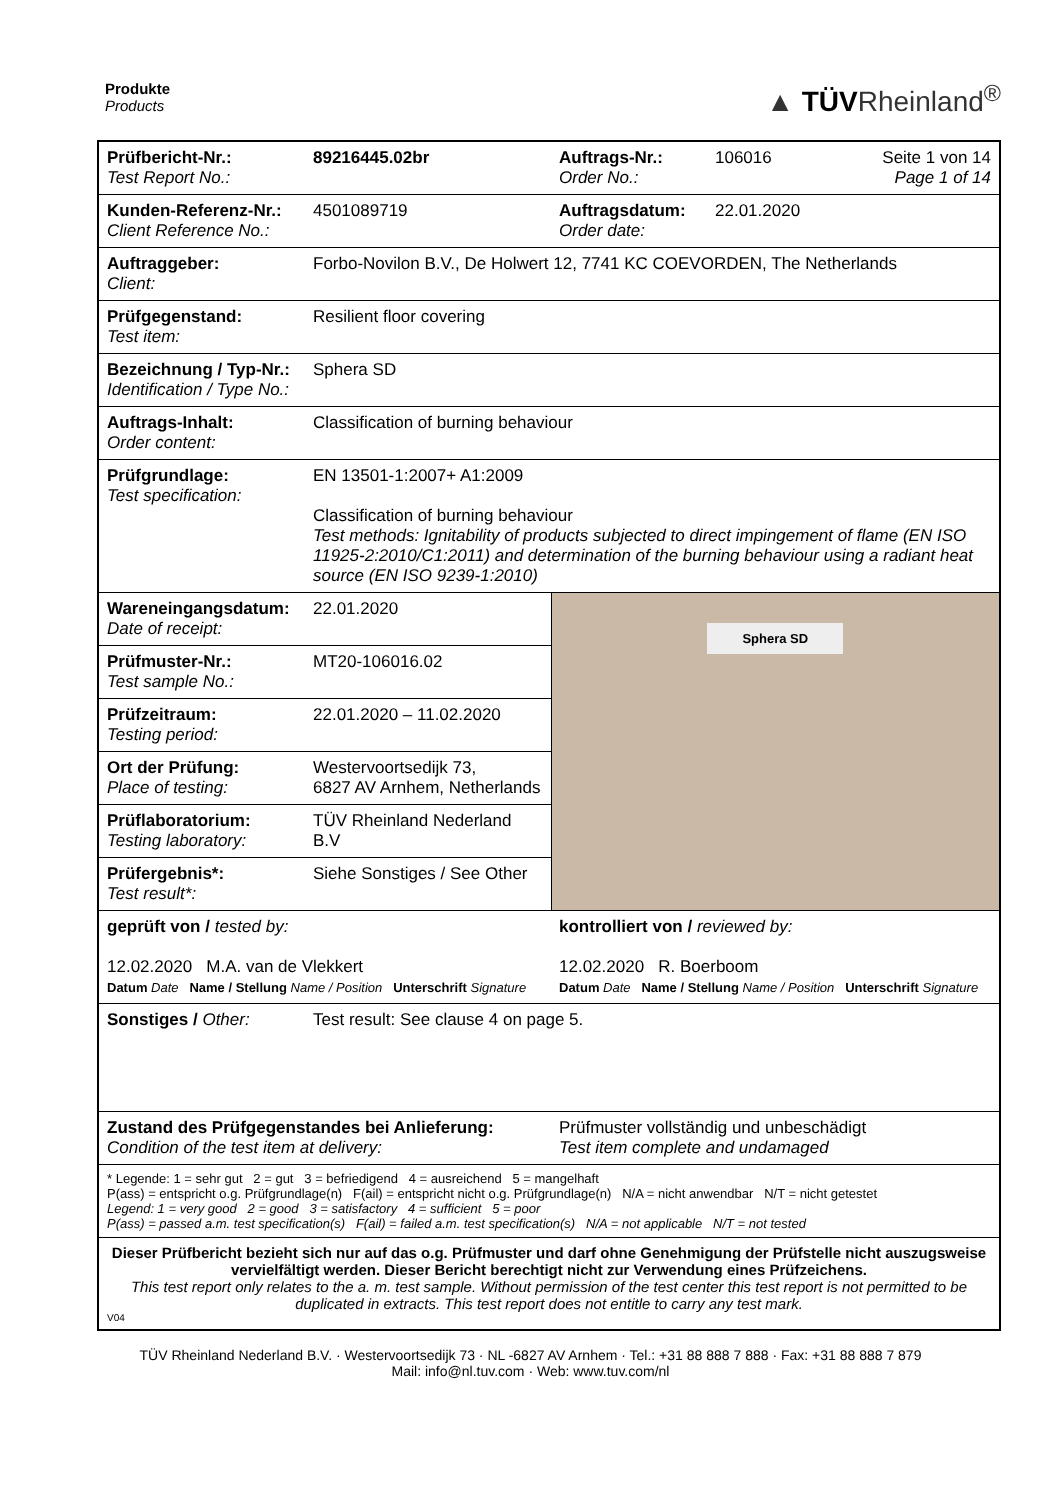Produkte
Products
▲ TÜVRheinland<sup>®</sup>
| Prüfbericht-Nr.: Test Report No.: | 89216445.02br | Auftrags-Nr.: Order No.: | 106016 | Seite 1 von 14 Page 1 of 14 |
| Kunden-Referenz-Nr.: Client Reference No.: | 4501089719 | Auftragsdatum: Order date: | 22.01.2020 | |
| Auftraggeber: Client: | Forbo-Novilon B.V., De Holwert 12, 7741 KC COEVORDEN, The Netherlands | | | |
| Prüfgegenstand: Test item: | Resilient floor covering | | | |
| Bezeichnung / Typ-Nr.: Identification / Type No.: | Sphera SD | | | |
| Auftrags-Inhalt: Order content: | Classification of burning behaviour | | | |
| Prüfgrundlage: Test specification: | EN 13501-1:2007+ A1:2009 Classification of burning behaviour Test methods: Ignitability of products subjected to direct impingement of flame (EN ISO 11925-2:2010/C1:2011) and determination of the burning behaviour using a radiant heat source (EN ISO 9239-1:2010) | | | |
| Wareneingangsdatum: Date of receipt: | 22.01.2020 | Sphera SD | | |
| Prüfmuster-Nr.: Test sample No.: | MT20-106016.02 | | | |
| Prüfzeitraum: Testing period: | 22.01.2020 – 11.02.2020 | | | |
| Ort der Prüfung: Place of testing: | Westervoortsedijk 73, 6827 AV Arnhem, Netherlands | | | |
| Prüflaboratorium: Testing laboratory: | TÜV Rheinland Nederland B.V | | | |
| Prüfergebnis*: Test result*: | Siehe Sonstiges / See Other | | | |
| geprüft von / tested by: 12.02.2020 M.A. van de Vlekkert Datum Date Name / Stellung Name / Position Unterschrift Signature | | kontrolliert von / reviewed by: 12.02.2020 R. Boerboom Datum Date Name / Stellung Name / Position Unterschrift Signature | | |
| Sonstiges / Other: | Test result: See clause 4 on page 5. | | | |
| Zustand des Prüfgegenstandes bei Anlieferung: Condition of the test item at delivery: | | Prüfmuster vollständig und unbeschädigt Test item complete and undamaged | | |
| * Legende: 1 = sehr gut 2 = gut 3 = befriedigend 4 = ausreichend 5 = mangelhaft P(ass) = entspricht o.g. Prüfgrundlage(n) F(ail) = entspricht nicht o.g. Prüfgrundlage(n) N/A = nicht anwendbar N/T = nicht getestet Legend: 1 = very good 2 = good 3 = satisfactory 4 = sufficient 5 = poor P(ass) = passed a.m. test specification(s) F(ail) = failed a.m. test specification(s) N/A = not applicable N/T = not tested | | | | |
| Dieser Prüfbericht bezieht sich nur auf das o.g. Prüfmuster und darf ohne Genehmigung der Prüfstelle nicht auszugsweise vervielfältigt werden. Dieser Bericht berechtigt nicht zur Verwendung eines Prüfzeichens. This test report only relates to the a. m. test sample. Without permission of the test center this test report is not permitted to be duplicated in extracts. This test report does not entitle to carry any test mark. V04 | | | | |
TÜV Rheinland Nederland B.V. · Westervoortsedijk 73 · NL -6827 AV Arnhem · Tel.: +31 88 888 7 888 · Fax: +31 88 888 7 879
Mail: info@nl.tuv.com · Web: www.tuv.com/nl